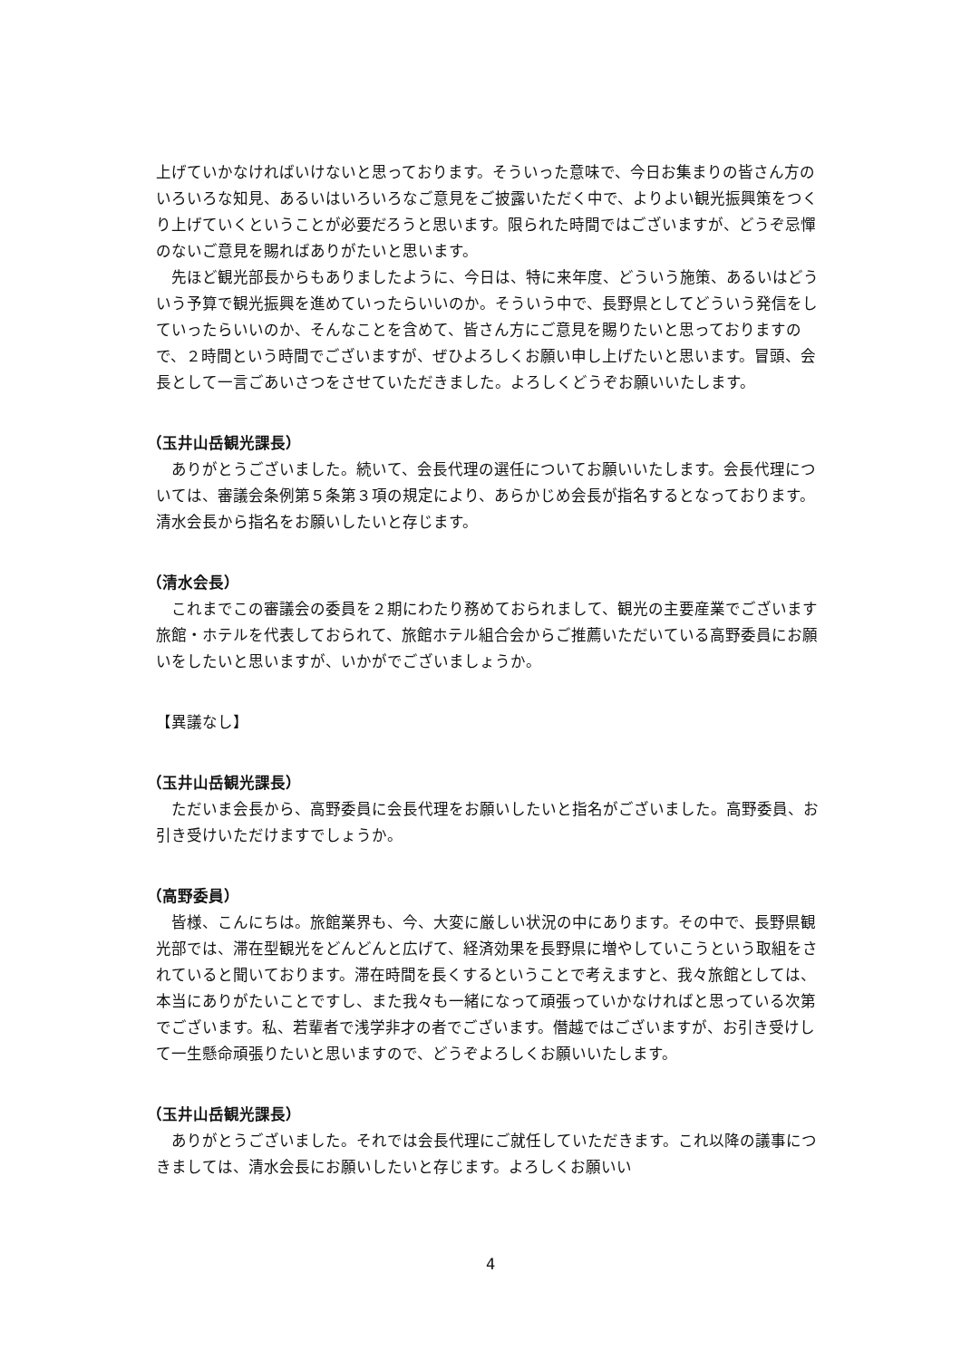上げていかなければいけないと思っております。そういった意味で、今日お集まりの皆さん方のいろいろな知見、あるいはいろいろなご意見をご披露いただく中で、よりよい観光振興策をつくり上げていくということが必要だろうと思います。限られた時間ではございますが、どうぞ忌憚のないご意見を賜ればありがたいと思います。
先ほど観光部長からもありましたように、今日は、特に来年度、どういう施策、あるいはどういう予算で観光振興を進めていったらいいのか。そういう中で、長野県としてどういう発信をしていったらいいのか、そんなことを含めて、皆さん方にご意見を賜りたいと思っておりますので、２時間という時間でございますが、ぜひよろしくお願い申し上げたいと思います。冒頭、会長として一言ごあいさつをさせていただきました。よろしくどうぞお願いいたします。
（玉井山岳観光課長）
ありがとうございました。続いて、会長代理の選任についてお願いいたします。会長代理については、審議会条例第５条第３項の規定により、あらかじめ会長が指名するとなっております。清水会長から指名をお願いしたいと存じます。
（清水会長）
これまでこの審議会の委員を２期にわたり務めておられまして、観光の主要産業でございます旅館・ホテルを代表しておられて、旅館ホテル組合会からご推薦いただいている高野委員にお願いをしたいと思いますが、いかがでございましょうか。
【異議なし】
（玉井山岳観光課長）
ただいま会長から、高野委員に会長代理をお願いしたいと指名がございました。高野委員、お引き受けいただけますでしょうか。
（高野委員）
皆様、こんにちは。旅館業界も、今、大変に厳しい状況の中にあります。その中で、長野県観光部では、滞在型観光をどんどんと広げて、経済効果を長野県に増やしていこうという取組をされていると聞いております。滞在時間を長くするということで考えますと、我々旅館としては、本当にありがたいことですし、また我々も一緒になって頑張っていかなければと思っている次第でございます。私、若輩者で浅学非才の者でございます。僭越ではございますが、お引き受けして一生懸命頑張りたいと思いますので、どうぞよろしくお願いいたします。
（玉井山岳観光課長）
ありがとうございました。それでは会長代理にご就任していただきます。これ以降の議事につきましては、清水会長にお願いしたいと存じます。よろしくお願いい
4